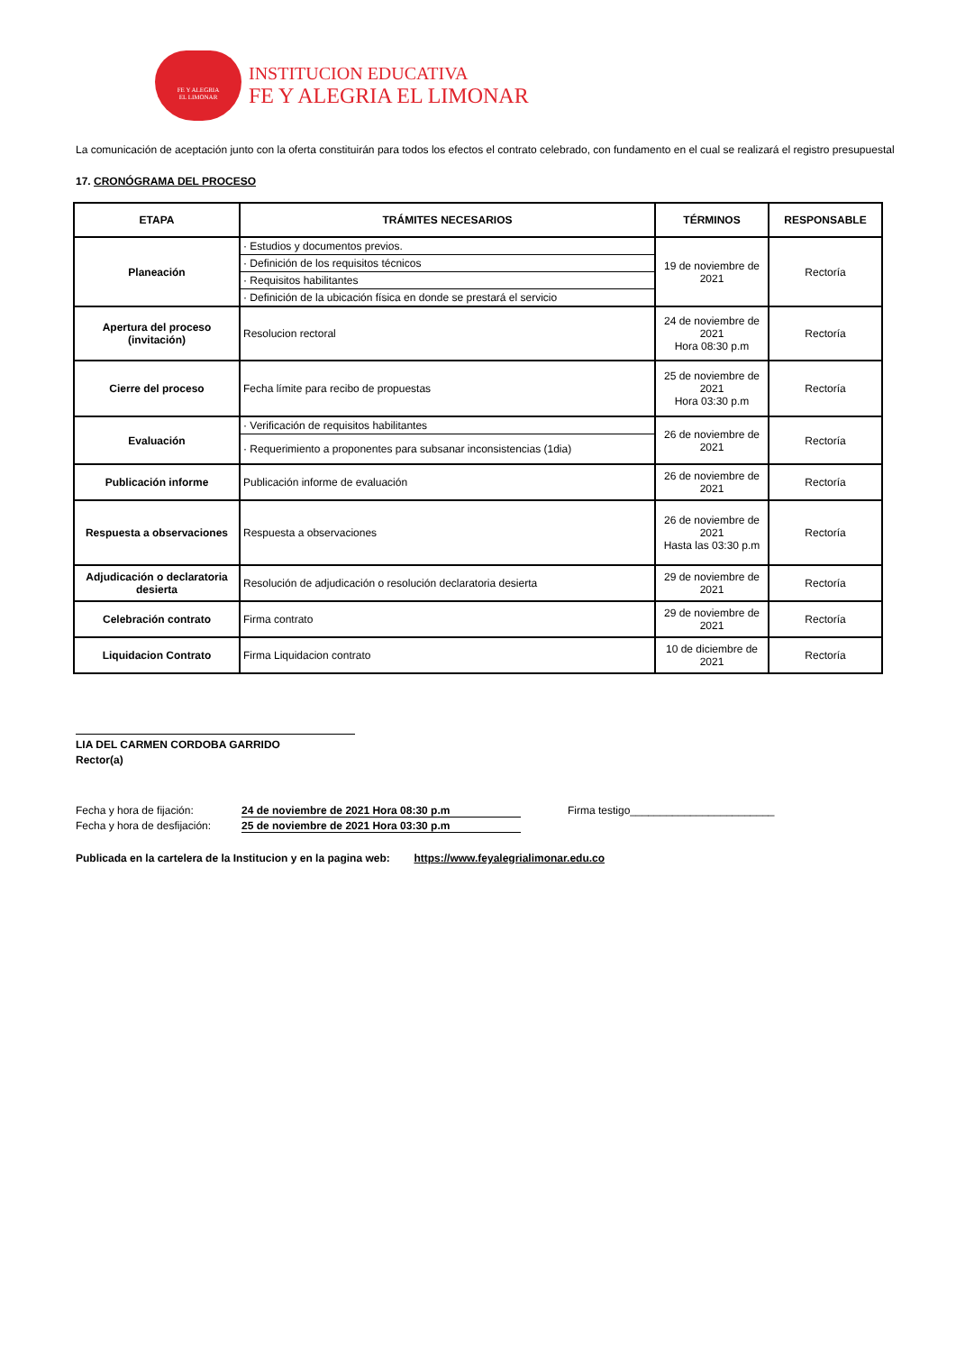FE Y ALEGRIA
EL LIMONAR
INSTITUCION EDUCATIVA
FE Y ALEGRIA EL LIMONAR
La comunicación de aceptación junto con la oferta constituirán para todos los efectos el contrato celebrado, con fundamento en el cual se realizará el registro presupuestal
17. CRONÓGRAMA DEL PROCESO
| ETAPA | TRÁMITES NECESARIOS | TÉRMINOS | RESPONSABLE |
| --- | --- | --- | --- |
| Planeación | / · Estudios y documentos previos. / / · Definición de los requisitos técnicos / / · Requisitos habilitantes / / · Definición de la ubicación física en donde se prestará el servicio / | 19 de noviembre de 2021 | Rectoría |
| Apertura del proceso (invitación) | Resolucion rectoral | 24 de noviembre de 2021 Hora 08:30 p.m | Rectoría |
| Cierre del proceso | Fecha límite para recibo de propuestas | 25 de noviembre de 2021 Hora 03:30 p.m | Rectoría |
| Evaluación | / · Verificación de requisitos habilitantes / / · Requerimiento a proponentes para subsanar inconsistencias (1dia) / | 26 de noviembre de 2021 | Rectoría |
| Publicación informe | Publicación informe de evaluación | 26 de noviembre de 2021 | Rectoría |
| Respuesta a observaciones | Respuesta a observaciones | 26 de noviembre de 2021 Hasta las 03:30 p.m | Rectoría |
| Adjudicación o declaratoria desierta | Resolución de adjudicación o resolución declaratoria desierta | 29 de noviembre de 2021 | Rectoría |
| Celebración contrato | Firma contrato | 29 de noviembre de 2021 | Rectoría |
| Liquidacion Contrato | Firma Liquidacion contrato | 10 de diciembre de 2021 | Rectoría |
LIA DEL CARMEN CORDOBA GARRIDO
Rector(a)
Fecha y hora de fijación: 24 de noviembre de 2021 Hora 08:30 p.m
Fecha y hora de desfijación: 25 de noviembre de 2021 Hora 03:30 p.m
Firma testigo________________________
Publicada en la cartelera de la Institucion y en la pagina web: https://www.feyalegrialimonar.edu.co